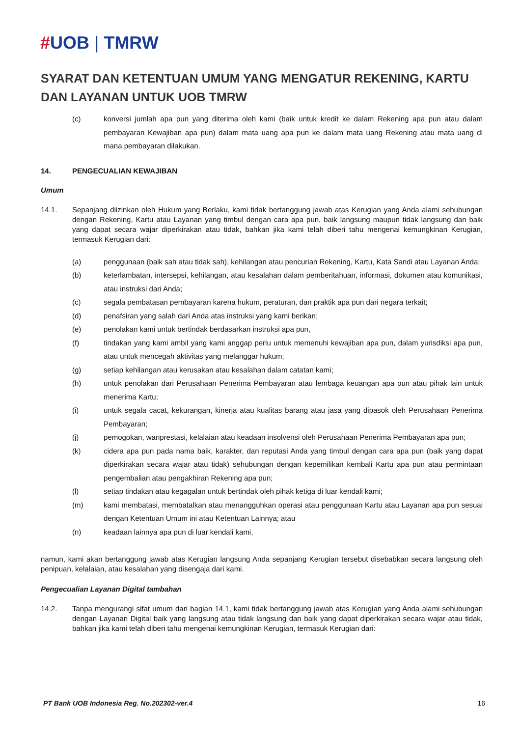#UOB | TMRW
SYARAT DAN KETENTUAN UMUM YANG MENGATUR REKENING, KARTU DAN LAYANAN UNTUK UOB TMRW
(c) konversi jumlah apa pun yang diterima oleh kami (baik untuk kredit ke dalam Rekening apa pun atau dalam pembayaran Kewajiban apa pun) dalam mata uang apa pun ke dalam mata uang Rekening atau mata uang di mana pembayaran dilakukan.
14. PENGECUALIAN KEWAJIBAN
Umum
14.1. Sepanjang diizinkan oleh Hukum yang Berlaku, kami tidak bertanggung jawab atas Kerugian yang Anda alami sehubungan dengan Rekening, Kartu atau Layanan yang timbul dengan cara apa pun, baik langsung maupun tidak langsung dan baik yang dapat secara wajar diperkirakan atau tidak, bahkan jika kami telah diberi tahu mengenai kemungkinan Kerugian, termasuk Kerugian dari:
(a) penggunaan (baik sah atau tidak sah), kehilangan atau pencurian Rekening, Kartu, Kata Sandi atau Layanan Anda;
(b) keterlambatan, intersepsi, kehilangan, atau kesalahan dalam pemberitahuan, informasi, dokumen atau komunikasi, atau instruksi dari Anda;
(c) segala pembatasan pembayaran karena hukum, peraturan, dan praktik apa pun dari negara terkait;
(d) penafsiran yang salah dari Anda atas instruksi yang kami berikan;
(e) penolakan kami untuk bertindak berdasarkan instruksi apa pun,
(f) tindakan yang kami ambil yang kami anggap perlu untuk memenuhi kewajiban apa pun, dalam yurisdiksi apa pun, atau untuk mencegah aktivitas yang melanggar hukum;
(g) setiap kehilangan atau kerusakan atau kesalahan dalam catatan kami;
(h) untuk penolakan dari Perusahaan Penerima Pembayaran atau lembaga keuangan apa pun atau pihak lain untuk menerima Kartu;
(i) untuk segala cacat, kekurangan, kinerja atau kualitas barang atau jasa yang dipasok oleh Perusahaan Penerima Pembayaran;
(j) pemogokan, wanprestasi, kelalaian atau keadaan insolvensi oleh Perusahaan Penerima Pembayaran apa pun;
(k) cidera apa pun pada nama baik, karakter, dan reputasi Anda yang timbul dengan cara apa pun (baik yang dapat diperkirakan secara wajar atau tidak) sehubungan dengan kepemilikan kembali Kartu apa pun atau permintaan pengembalian atau pengakhiran Rekening apa pun;
(l) setiap tindakan atau kegagalan untuk bertindak oleh pihak ketiga di luar kendali kami;
(m) kami membatasi, membatalkan atau menangguhkan operasi atau penggunaan Kartu atau Layanan apa pun sesuai dengan Ketentuan Umum ini atau Ketentuan Lainnya; atau
(n) keadaan lainnya apa pun di luar kendali kami,
namun, kami akan bertanggung jawab atas Kerugian langsung Anda sepanjang Kerugian tersebut disebabkan secara langsung oleh penipuan, kelalaian, atau kesalahan yang disengaja dari kami.
Pengecualian Layanan Digital tambahan
14.2. Tanpa mengurangi sifat umum dari bagian 14.1, kami tidak bertanggung jawab atas Kerugian yang Anda alami sehubungan dengan Layanan Digital baik yang langsung atau tidak langsung dan baik yang dapat diperkirakan secara wajar atau tidak, bahkan jika kami telah diberi tahu mengenai kemungkinan Kerugian, termasuk Kerugian dari:
PT Bank UOB Indonesia Reg. No.202302-ver.4 16